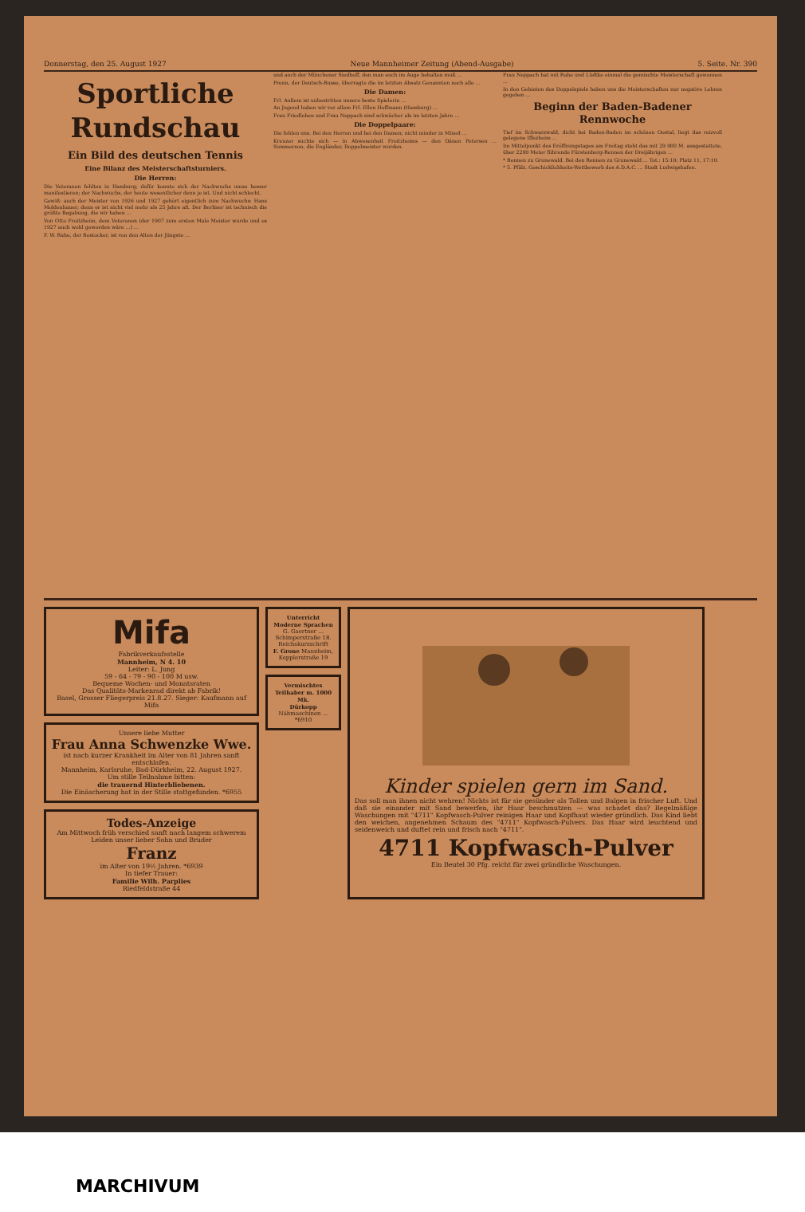Donnerstag, den 25. August 1927 Neue Mannheimer Zeitung (Abend-Ausgabe) 5. Seite. Nr. 390
Sportliche Rundschau
Ein Bild des deutschen Tennis
Eine Bilanz des Meisterschaftsturniers.
Die Herren:
Die Veteranen fehlten in Hamburg; dafür konnte sich der Nachwuchs umso besser manifestieren; der Nachwuchs, der heute wesentlicher denn je ist. Und nicht schlecht.
Gewiß: auch der Meister von 1926 und 1927 gehört eigentlich zum Nachwuchs: Hans Moldenhauer; denn er ist nicht viel mehr als 25 Jahre alt. Der Berliner ist technisch die größte Begabung, die wir haben ...
Von Otto Froitzheim, dem Veteranen (der 1907 zum ersten Male Meister wurde und es 1927 auch wohl geworden wäre ...) ...
F. W. Rahe, der Rostocker, ist von den Alten der Jüngste ...
und auch der Münchener Siedhoff, den man auch im Auge behalten muß ...
Prenn, der Deutsch-Russe, überragte die im letzten Absatz Genannten noch alle ...
Die Damen:
Frl. Außem ist unbestritten unsere beste Spielerin ...
An Jugend haben wir vor allem Frl. Ellen Hoffmann (Hamburg) ...
Frau Friedleben und Frau Neppach sind schwächer als im letzten Jahre ...
Die Doppelpaare:
Die fehlen uns. Bei den Herren und bei den Damen; nicht minder in Mixed ...
Kreuzer suchte sich — in Abwesenheit Froitzheims — den Dänen Petersen ... Summerson, die Engländer, Doppelmeister wurden.
Frau Neppach hat mit Rahe und Lüdtke einmal die gemischte Meisterschaft gewonnen ...
In den Gebieten des Doppelspiels haben uns die Meisterschaften nur negative Lehren gegeben ...
Beginn der Baden-Badener Rennwoche
Tief im Schwarzwald, dicht bei Baden-Baden im schönen Oostal, liegt das reizvoll gelegene Iffezheim ...
Im Mittelpunkt des Eröffnungstages am Freitag steht das mit 29 000 M. ausgestattete, über 2200 Meter führende Fürstenberg-Rennen der Dreijährigen ...
* Rennen zu Grunewald. Bei den Rennen zu Grunewald ... Tot.: 15:10; Platz 11, 17:10.
* 5. Pfälz. Geschicklichkeits-Wettbewerb des A.D.A.C. ... Stadt Ludwigshafen.
Mifa
Fabrikverkaufsstelle
Mannheim, N 4. 10
Leiter: L. Jung
59 - 64 - 79 - 90 - 100 M usw.
Bequeme Wochen- und Monatsraten
Das Qualitäts-Markenrad direkt ab Fabrik!
Basel, Grosser Fliegerpreis 21.8.27. Sieger: Kaufmann auf Mifa
Unsere liebe Mutter
Frau Anna Schwenzke Wwe.
ist nach kurzer Krankheit im Alter von 81 Jahren sanft entschlafen.
Mannheim, Karlsruhe, Bad-Dürkheim, 22. August 1927.
Um stille Teilnahme bitten:
die trauernd Hinterbliebenen.
Die Einäscherung hat in der Stille stattgefunden. *6955
Todes-Anzeige
Am Mittwoch früh verschied sanft nach langem schwerem Leiden unser lieber Sohn und Bruder
Franz
im Alter von 19½ Jahren. *6939
In tiefer Trauer:
Familie Wilh. Parplies
Riedfeldstraße 44
Unterricht
Moderne Sprachen
G. Gaertner ... Schimperstraße 18.
Reichskurzschrift
F. Grone Mannheim, Kepplerstraße 19
Vermischtes
Teilhaber m. 1000 Mk.
Dürkopp Nähmaschinen ... *6910
Kinder spielen gern im Sand.
Das soll man ihnen nicht wehren! Nichts ist für sie gesünder als Tollen und Balgen in frischer Luft. Und daß sie einander mit Sand bewerfen, ihr Haar beschmutzen — was schadet das? Regelmäßige Waschungen mit "4711" Kopfwasch-Pulver reinigen Haar und Kopfhaut wieder gründlich. Das Kind liebt den weichen, angenehmen Schaum des "4711" Kopfwasch-Pulvers. Das Haar wird leuchtend und seidenweich und duftet rein und frisch nach "4711".
4711 Kopfwasch-Pulver
Ein Beutel 30 Pfg. reicht für zwei gründliche Waschungen.
MARCHIVUM